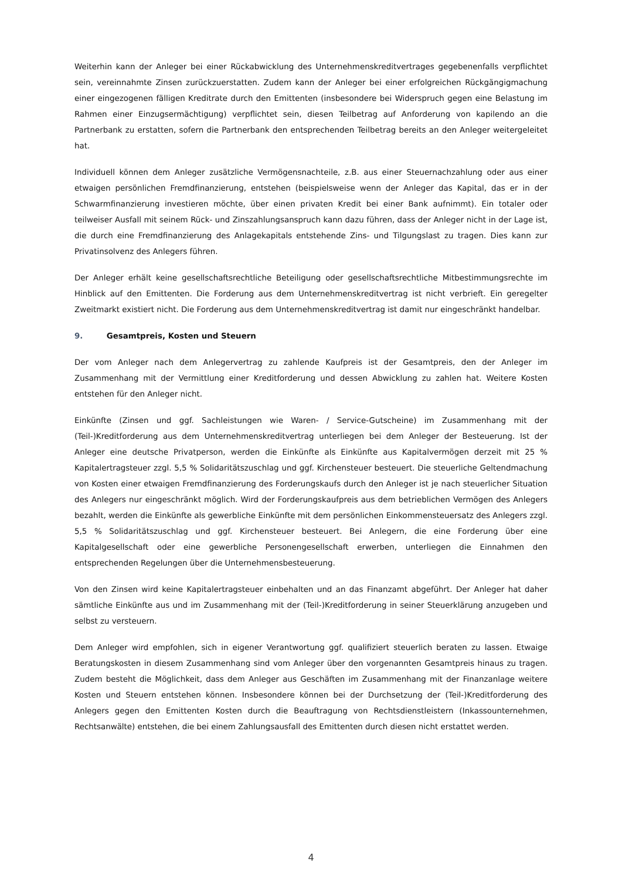Weiterhin kann der Anleger bei einer Rückabwicklung des Unternehmenskreditvertrages gegebenenfalls verpflichtet sein, vereinnahmte Zinsen zurückzuerstatten. Zudem kann der Anleger bei einer erfolgreichen Rückgängigmachung einer eingezogenen fälligen Kreditrate durch den Emittenten (insbesondere bei Widerspruch gegen eine Belastung im Rahmen einer Einzugsermächtigung) verpflichtet sein, diesen Teilbetrag auf Anforderung von kapilendo an die Partnerbank zu erstatten, sofern die Partnerbank den entsprechenden Teilbetrag bereits an den Anleger weitergeleitet hat.
Individuell können dem Anleger zusätzliche Vermögensnachteile, z.B. aus einer Steuernachzahlung oder aus einer etwaigen persönlichen Fremdfinanzierung, entstehen (beispielsweise wenn der Anleger das Kapital, das er in der Schwarmfinanzierung investieren möchte, über einen privaten Kredit bei einer Bank aufnimmt). Ein totaler oder teilweiser Ausfall mit seinem Rück- und Zinszahlungsanspruch kann dazu führen, dass der Anleger nicht in der Lage ist, die durch eine Fremdfinanzierung des Anlagekapitals entstehende Zins- und Tilgungslast zu tragen. Dies kann zur Privatinsolvenz des Anlegers führen.
Der Anleger erhält keine gesellschaftsrechtliche Beteiligung oder gesellschaftsrechtliche Mitbestimmungsrechte im Hinblick auf den Emittenten. Die Forderung aus dem Unternehmenskreditvertrag ist nicht verbrieft. Ein geregelter Zweitmarkt existiert nicht. Die Forderung aus dem Unternehmenskreditvertrag ist damit nur eingeschränkt handelbar.
9. Gesamtpreis, Kosten und Steuern
Der vom Anleger nach dem Anlegervertrag zu zahlende Kaufpreis ist der Gesamtpreis, den der Anleger im Zusammenhang mit der Vermittlung einer Kreditforderung und dessen Abwicklung zu zahlen hat. Weitere Kosten entstehen für den Anleger nicht.
Einkünfte (Zinsen und ggf. Sachleistungen wie Waren- / Service-Gutscheine) im Zusammenhang mit der (Teil-)Kreditforderung aus dem Unternehmenskreditvertrag unterliegen bei dem Anleger der Besteuerung. Ist der Anleger eine deutsche Privatperson, werden die Einkünfte als Einkünfte aus Kapitalvermögen derzeit mit 25 % Kapitalertragsteuer zzgl. 5,5 % Solidaritätszuschlag und ggf. Kirchensteuer besteuert. Die steuerliche Geltendmachung von Kosten einer etwaigen Fremdfinanzierung des Forderungskaufs durch den Anleger ist je nach steuerlicher Situation des Anlegers nur eingeschränkt möglich. Wird der Forderungskaufpreis aus dem betrieblichen Vermögen des Anlegers bezahlt, werden die Einkünfte als gewerbliche Einkünfte mit dem persönlichen Einkommensteuersatz des Anlegers zzgl. 5,5 % Solidaritätszuschlag und ggf. Kirchensteuer besteuert. Bei Anlegern, die eine Forderung über eine Kapitalgesellschaft oder eine gewerbliche Personengesellschaft erwerben, unterliegen die Einnahmen den entsprechenden Regelungen über die Unternehmensbesteuerung.
Von den Zinsen wird keine Kapitalertragsteuer einbehalten und an das Finanzamt abgeführt. Der Anleger hat daher sämtliche Einkünfte aus und im Zusammenhang mit der (Teil-)Kreditforderung in seiner Steuerklärung anzugeben und selbst zu versteuern.
Dem Anleger wird empfohlen, sich in eigener Verantwortung ggf. qualifiziert steuerlich beraten zu lassen. Etwaige Beratungskosten in diesem Zusammenhang sind vom Anleger über den vorgenannten Gesamtpreis hinaus zu tragen. Zudem besteht die Möglichkeit, dass dem Anleger aus Geschäften im Zusammenhang mit der Finanzanlage weitere Kosten und Steuern entstehen können. Insbesondere können bei der Durchsetzung der (Teil-)Kreditforderung des Anlegers gegen den Emittenten Kosten durch die Beauftragung von Rechtsdienstleistern (Inkassounternehmen, Rechtsanwälte) entstehen, die bei einem Zahlungsausfall des Emittenten durch diesen nicht erstattet werden.
4